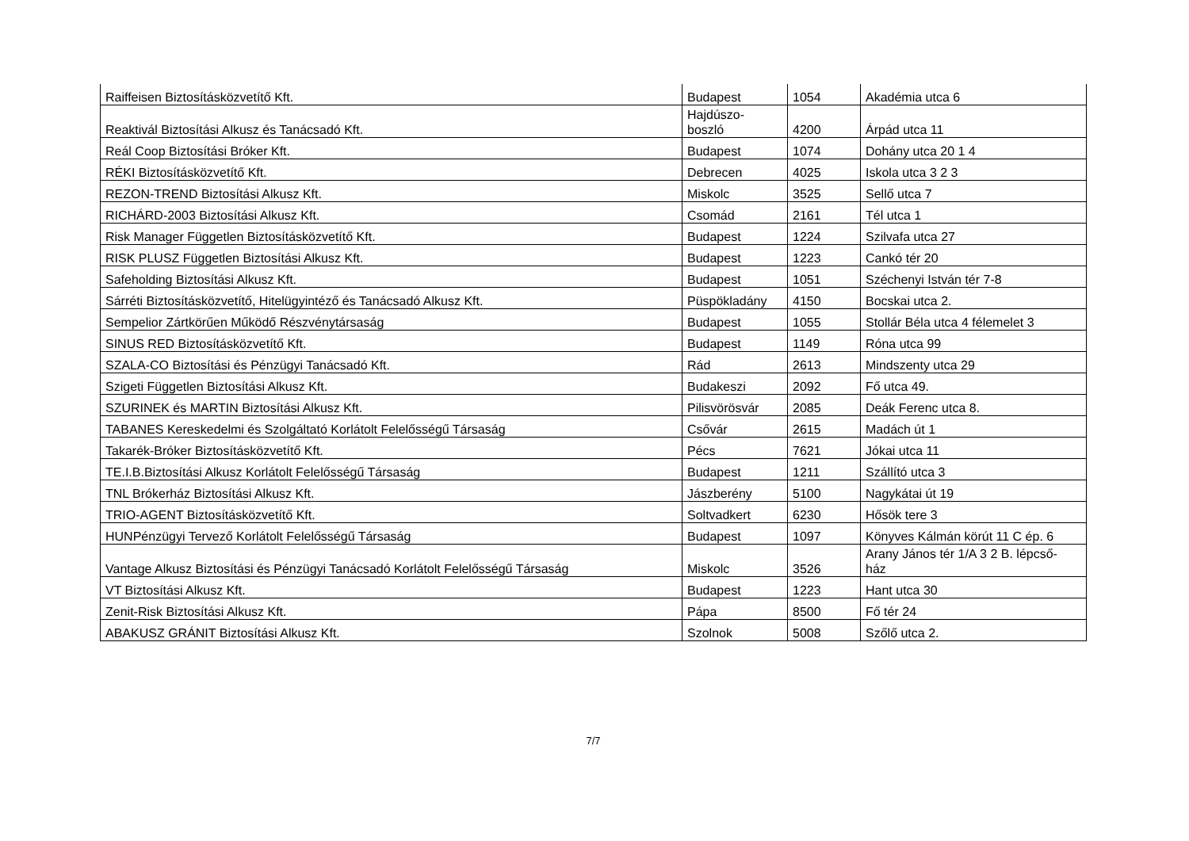| Raiffeisen Biztosításközvetítő Kft. | Budapest | 1054 | Akadémia utca 6 |
| Reaktivál Biztosítási Alkusz és Tanácsadó Kft. | Hajdúszo- boszló | 4200 | Árpád utca 11 |
| Reál Coop Biztosítási Bróker Kft. | Budapest | 1074 | Dohány utca 20 1 4 |
| RÉKI Biztosításközvetítő Kft. | Debrecen | 4025 | Iskola utca 3 2 3 |
| REZON-TREND Biztosítási Alkusz Kft. | Miskolc | 3525 | Sellő utca 7 |
| RICHÁRD-2003 Biztosítási Alkusz Kft. | Csomád | 2161 | Tél utca 1 |
| Risk Manager Független Biztosításközvetítő Kft. | Budapest | 1224 | Szilvafa utca 27 |
| RISK PLUSZ Független Biztosítási Alkusz Kft. | Budapest | 1223 | Cankó tér 20 |
| Safeholding Biztosítási Alkusz Kft. | Budapest | 1051 | Széchenyi István tér 7-8 |
| Sárréti Biztosításközvetítő, Hitelügyintéző és Tanácsadó Alkusz Kft. | Püspökladány | 4150 | Bocskai utca 2. |
| Sempelior Zártkörűen Működő Részvénytársaság | Budapest | 1055 | Stollár Béla utca 4 félemelet 3 |
| SINUS RED Biztosításközvetítő Kft. | Budapest | 1149 | Róna utca 99 |
| SZALA-CO Biztosítási és Pénzügyi Tanácsadó Kft. | Rád | 2613 | Mindszenty utca 29 |
| Szigeti Független Biztosítási Alkusz Kft. | Budakeszi | 2092 | Fő utca 49. |
| SZURINEK és MARTIN Biztosítási Alkusz Kft. | Pilisvörösvár | 2085 | Deák Ferenc utca 8. |
| TABANES Kereskedelmi és Szolgáltató Korlátolt Felelősségű Társaság | Csővár | 2615 | Madách út 1 |
| Takarék-Bróker Biztosításközvetítő Kft. | Pécs | 7621 | Jókai utca 11 |
| TE.I.B.Biztosítási Alkusz Korlátolt Felelősségű Társaság | Budapest | 1211 | Szállító utca 3 |
| TNL Brókerház Biztosítási Alkusz Kft. | Jászberény | 5100 | Nagykátai út 19 |
| TRIO-AGENT Biztosításközvetítő Kft. | Soltvadkert | 6230 | Hősök tere 3 |
| HUNPénzügyi Tervező Korlátolt Felelősségű Társaság | Budapest | 1097 | Könyves Kálmán körút 11 C ép. 6 |
| Vantage Alkusz Biztosítási és Pénzügyi Tanácsadó Korlátolt Felelősségű Társaság | Miskolc | 3526 | Arany János tér 1/A 3 2 B. lépcső- ház |
| VT Biztosítási Alkusz Kft. | Budapest | 1223 | Hant utca 30 |
| Zenit-Risk Biztosítási Alkusz Kft. | Pápa | 8500 | Fő tér 24 |
| ABAKUSZ GRÁNIT Biztosítási Alkusz Kft. | Szolnok | 5008 | Szőlő utca 2. |
7/7